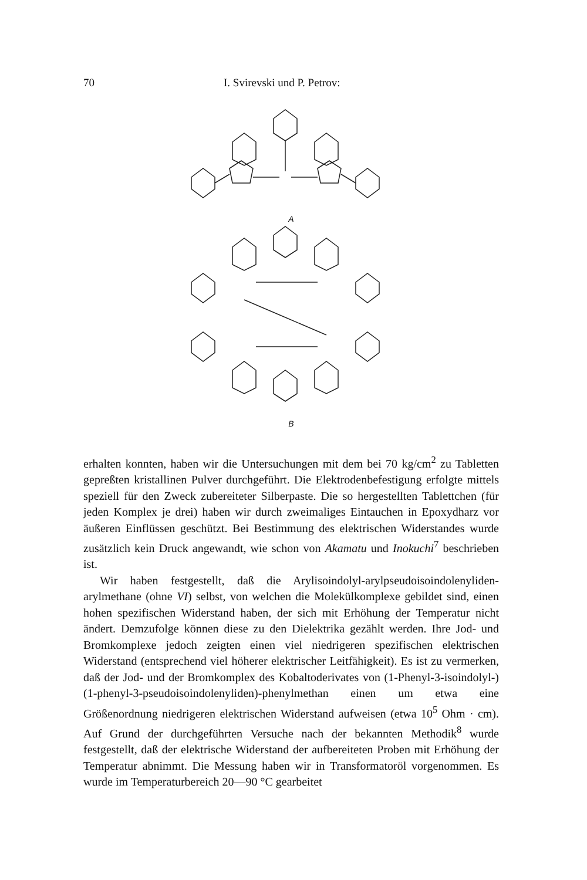70 I. Svirevski und P. Petrov:
A
B
erhalten konnten, haben wir die Untersuchungen mit dem bei 70 kg/cm<sup>2</sup> zu Tabletten gepreßten kristallinen Pulver durchgeführt. Die Elektrodenbefestigung erfolgte mittels speziell für den Zweck zubereiteter Silberpaste. Die so hergestellten Tablettchen (für jeden Komplex je drei) haben wir durch zweimaliges Eintauchen in Epoxydharz vor äußeren Einflüssen geschützt. Bei Bestimmung des elektrischen Widerstandes wurde zusätzlich kein Druck angewandt, wie schon von Akamatu und Inokuchi<sup>7</sup> beschrieben ist.
Wir haben festgestellt, daß die Arylisoindolyl-arylpseudoisoindolenyliden-arylmethane (ohne VI) selbst, von welchen die Molekülkomplexe gebildet sind, einen hohen spezifischen Widerstand haben, der sich mit Erhöhung der Temperatur nicht ändert. Demzufolge können diese zu den Dielektrika gezählt werden. Ihre Jod- und Bromkomplexe jedoch zeigten einen viel niedrigeren spezifischen elektrischen Widerstand (entsprechend viel höherer elektrischer Leitfähigkeit). Es ist zu vermerken, daß der Jod- und der Bromkomplex des Kobaltoderivates von (1-Phenyl-3-isoindolyl-)(1-phenyl-3-pseudoisoindolenyliden)-phenylmethan einen um etwa eine Größenordnung niedrigeren elektrischen Widerstand aufweisen (etwa 10<sup>5</sup> Ohm · cm). Auf Grund der durchgeführten Versuche nach der bekannten Methodik<sup>8</sup> wurde festgestellt, daß der elektrische Widerstand der aufbereiteten Proben mit Erhöhung der Temperatur abnimmt. Die Messung haben wir in Transformatoröl vorgenommen. Es wurde im Temperaturbereich 20—90 °C gearbeitet